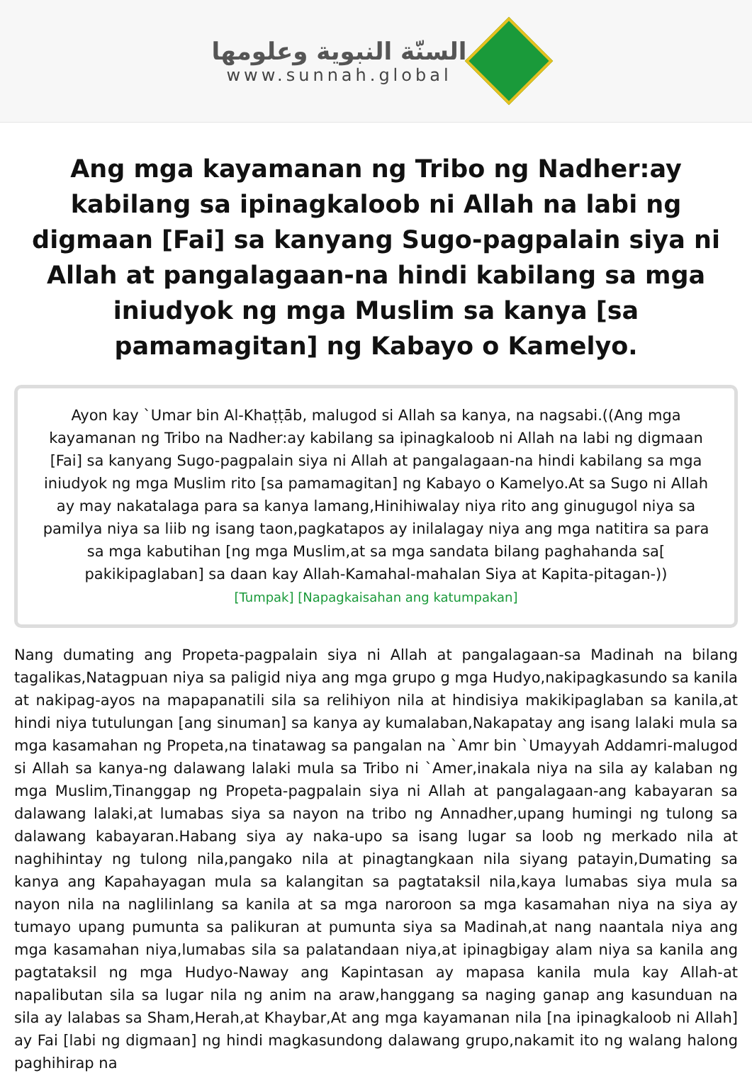السنّة النبوية وعلومها
www.sunnah.global
Ang mga kayamanan ng Tribo ng Nadher:ay kabilang sa ipinagkaloob ni Allah na labi ng digmaan [Fai] sa kanyang Sugo-pagpalain siya ni Allah at pangalagaan-na hindi kabilang sa mga iniudyok ng mga Muslim sa kanya [sa pamamagitan] ng Kabayo o Kamelyo.
Ayon kay `Umar bin Al-Khaṭṭāb, malugod si Allah sa kanya, na nagsabi.((Ang mga kayamanan ng Tribo na Nadher:ay kabilang sa ipinagkaloob ni Allah na labi ng digmaan [Fai] sa kanyang Sugo-pagpalain siya ni Allah at pangalagaan-na hindi kabilang sa mga iniudyok ng mga Muslim rito [sa pamamagitan] ng Kabayo o Kamelyo.At sa Sugo ni Allah ay may nakatalaga para sa kanya lamang,Hinihiwalay niya rito ang ginugugol niya sa pamilya niya sa liib ng isang taon,pagkatapos ay inilalagay niya ang mga natitira sa para sa mga kabutihan [ng mga Muslim,at sa mga sandata bilang paghahanda sa[ pakikipaglaban] sa daan kay Allah-Kamahal-mahalan Siya at Kapita-pitagan-))
[Tumpak] [Napagkaisahan ang katumpakan]
Nang dumating ang Propeta-pagpalain siya ni Allah at pangalagaan-sa Madinah na bilang tagalikas,Natagpuan niya sa paligid niya ang mga grupo g mga Hudyo,nakipagkasundo sa kanila at nakipag-ayos na mapapanatili sila sa relihiyon nila at hindisiya makikipaglaban sa kanila,at hindi niya tutulungan [ang sinuman] sa kanya ay kumalaban,Nakapatay ang isang lalaki mula sa mga kasamahan ng Propeta,na tinatawag sa pangalan na `Amr bin `Umayyah Addamri-malugod si Allah sa kanya-ng dalawang lalaki mula sa Tribo ni `Amer,inakala niya na sila ay kalaban ng mga Muslim,Tinanggap ng Propeta-pagpalain siya ni Allah at pangalagaan-ang kabayaran sa dalawang lalaki,at lumabas siya sa nayon na tribo ng Annadher,upang humingi ng tulong sa dalawang kabayaran.Habang siya ay naka-upo sa isang lugar sa loob ng merkado nila at naghihintay ng tulong nila,pangako nila at pinagtangkaan nila siyang patayin,Dumating sa kanya ang Kapahayagan mula sa kalangitan sa pagtataksil nila,kaya lumabas siya mula sa nayon nila na naglilinlang sa kanila at sa mga naroroon sa mga kasamahan niya na siya ay tumayo upang pumunta sa palikuran at pumunta siya sa Madinah,at nang naantala niya ang mga kasamahan niya,lumabas sila sa palatandaan niya,at ipinagbigay alam niya sa kanila ang pagtataksil ng mga Hudyo-Naway ang Kapintasan ay mapasa kanila mula kay Allah-at napalibutan sila sa lugar nila ng anim na araw,hanggang sa naging ganap ang kasunduan na sila ay lalabas sa Sham,Herah,at Khaybar,At ang mga kayamanan nila [na ipinagkaloob ni Allah] ay Fai [labi ng digmaan] ng hindi magkasundong dalawang grupo,nakamit ito ng walang halong paghihirap na